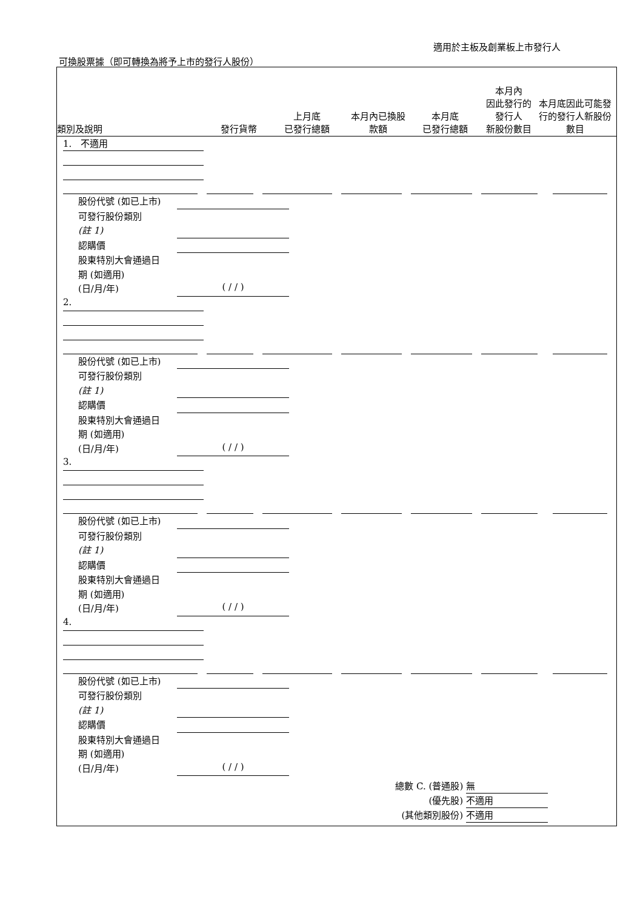適用於主板及創業板上市發行人
可換股票據（即可轉換為將予上市的發行人股份）
類別及說明
發行貨幣
上月底
已發行總額
本月內已換股
款額
本月底
已發行總額
本月內
因此發行的
發行人
新股份數目
本月底因此可能發行的發行人新股份數目
1. 不適用
股份代號 (如已上市)
可發行股份類別
(註 1)
認購價
股東特別大會通過日
期 (如適用)
(日/月/年)
( / / )
2.
股份代號 (如已上市)
可發行股份類別
(註 1)
認購價
股東特別大會通過日
期 (如適用)
(日/月/年)
( / / )
3.
股份代號 (如已上市)
可發行股份類別
(註 1)
認購價
股東特別大會通過日
期 (如適用)
(日/月/年)
( / / )
4.
股份代號 (如已上市)
可發行股份類別
(註 1)
認購價
股東特別大會通過日
期 (如適用)
(日/月/年)
( / / )
總數 C. (普通股) 無
(優先股) 不適用
(其他類別股份) 不適用